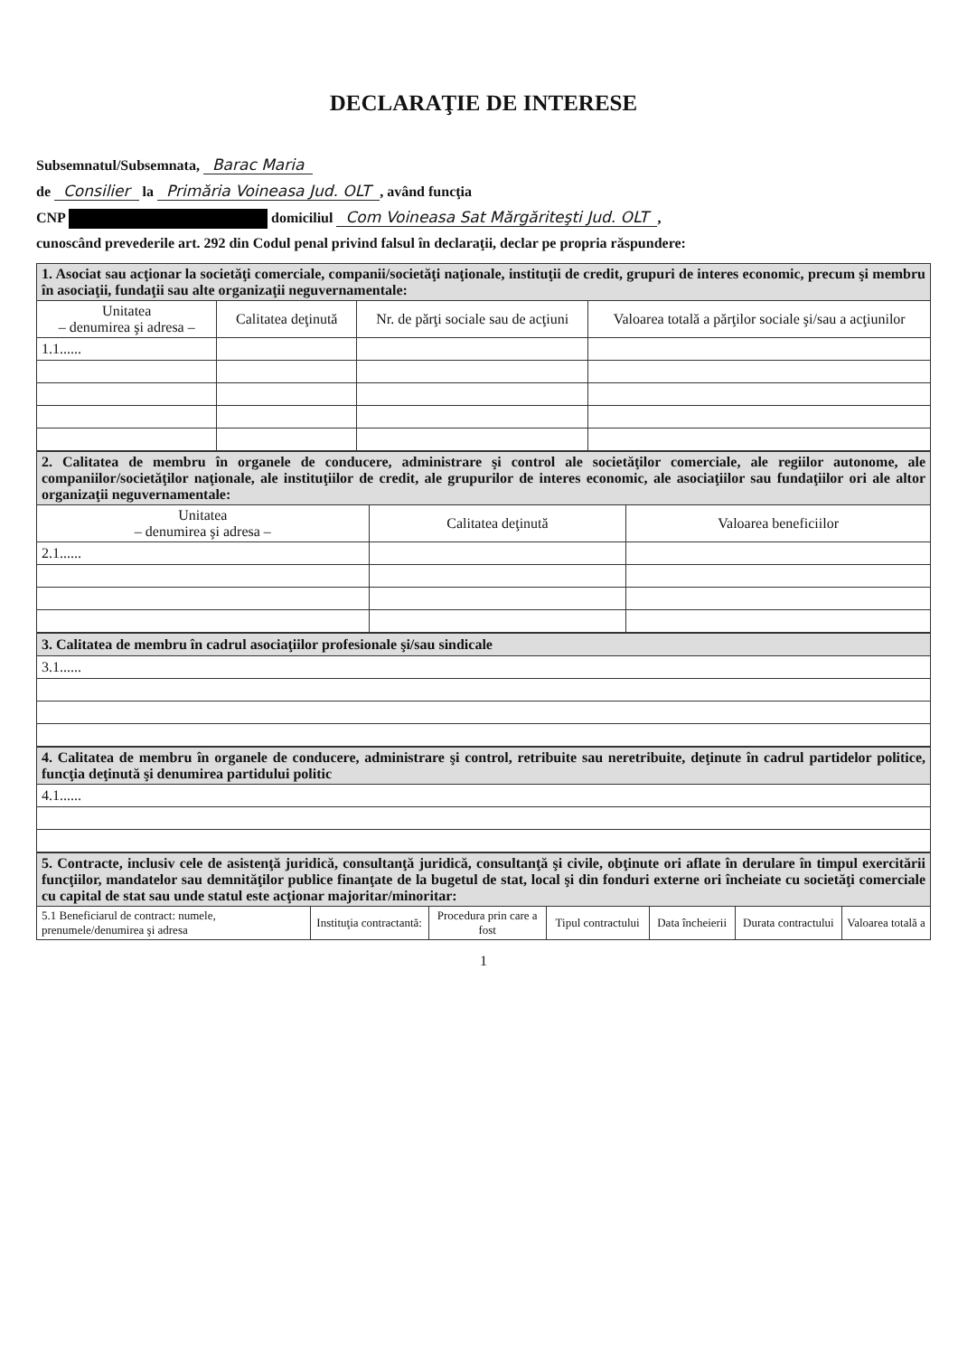DECLARAŢIE DE INTERESE
Subsemnatul/Subsemnata, Barac Maria
de Consilier la Primăria Voineasa Jud. OLT, având funcţia
CNP domiciliul Com Voineasa Sat Mărgăriteşti Jud. OLT,
cunoscând prevederile art. 292 din Codul penal privind falsul în declaraţii, declar pe propria răspundere:
| 1. Asociat sau acţionar la societăţi comerciale, companii/societăţi naţionale, instituţii de credit, grupuri de interes economic, precum şi membru în asociaţii, fundaţii sau alte organizaţii neguvernamentale: | | | |
| Unitatea – denumirea şi adresa – | Calitatea deţinută | Nr. de părţi sociale sau de acţiuni | Valoarea totală a părţilor sociale şi/sau a acţiunilor |
| 1.1...... | | | |
| 2. Calitatea de membru în organele de conducere, administrare şi control ale societăţilor comerciale, ale regiilor autonome, ale companiilor/societăţilor naţionale, ale instituţiilor de credit, ale grupurilor de interes economic, ale asociaţiilor sau fundaţiilor ori ale altor organizaţii neguvernamentale: | | |
| Unitatea – denumirea şi adresa – | Calitatea deţinută | Valoarea beneficiilor |
| 2.1...... | | |
| 3. Calitatea de membru în cadrul asociaţiilor profesionale şi/sau sindicale |
| 3.1...... |
| 4. Calitatea de membru în organele de conducere, administrare şi control, retribuite sau neretribuite, deţinute în cadrul partidelor politice, funcţia deţinută şi denumirea partidului politic |
| 4.1...... |
| 5. Contracte, inclusiv cele de asistenţă juridică, consultanţă juridică, consultanţă şi civile, obţinute ori aflate în derulare în timpul exercitării funcţiilor, mandatelor sau demnităţilor publice finanţate de la bugetul de stat, local şi din fonduri externe ori încheiate cu societăţi comerciale cu capital de stat sau unde statul este acţionar majoritar/minoritar: | | | | | | |
| 5.1 Beneficiarul de contract: numele, prenumele/denumirea şi adresa | Instituţia contractantă: | Procedura prin care a fost | Tipul contractului | Data încheierii | Durata contractului | Valoarea totală a |
1